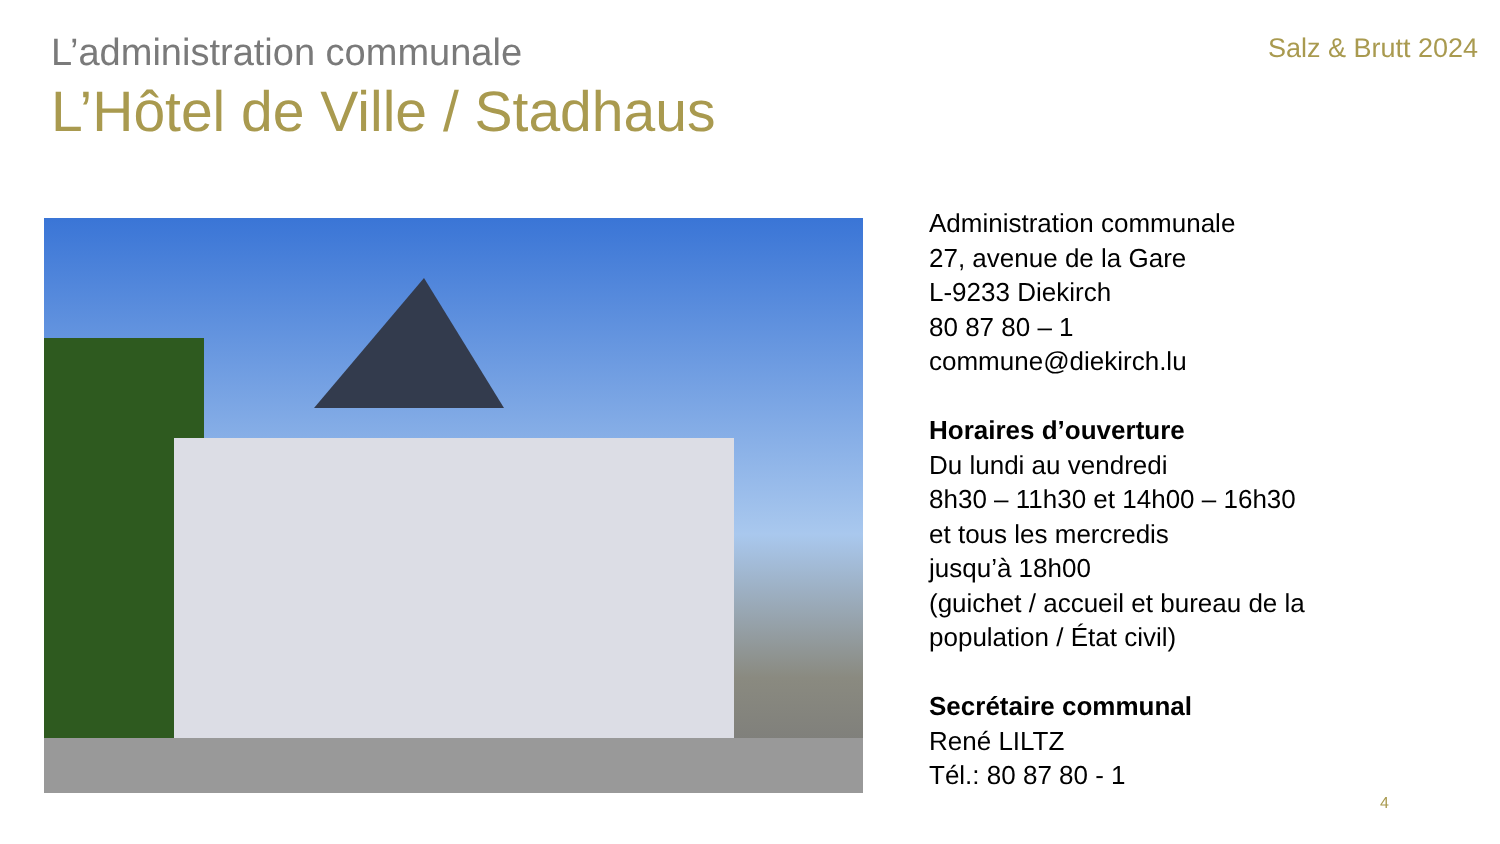L’administration communale
Salz & Brutt 2024
L’Hôtel de Ville / Stadhaus
Administration communale
27, avenue de la Gare
L-9233 Diekirch
80 87 80 – 1
commune@diekirch.lu
Horaires d’ouverture
Du lundi au vendredi
8h30 – 11h30 et 14h00 – 16h30
et tous les mercredis
jusqu’à 18h00
(guichet / accueil et bureau de la
population / État civil)
Secrétaire communal
René LILTZ
Tél.: 80 87 80 - 1
4